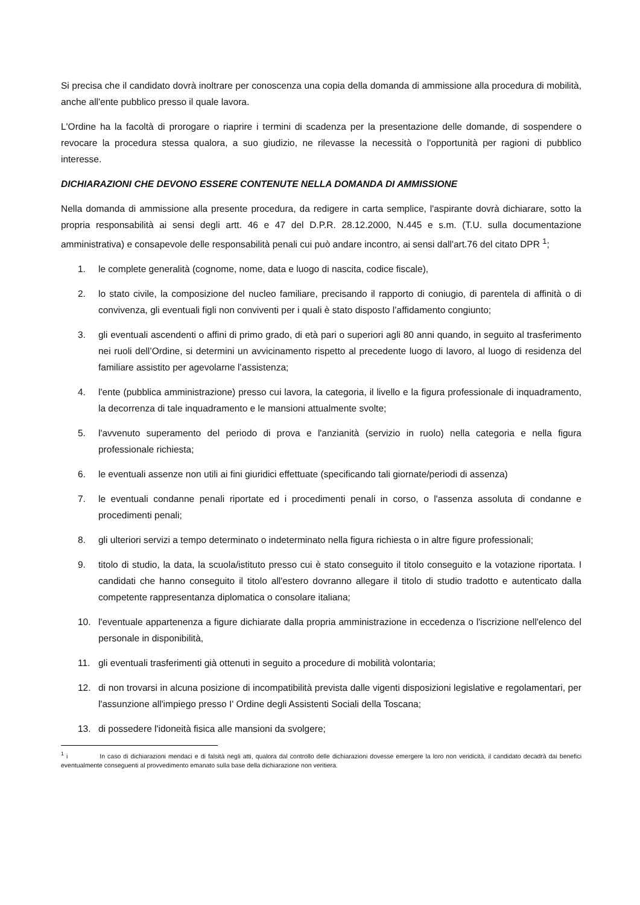Si precisa che il candidato dovrà inoltrare per conoscenza una copia della domanda di ammissione alla procedura di mobilità, anche all'ente pubblico presso il quale lavora.
L'Ordine ha la facoltà di prorogare o riaprire i termini di scadenza per la presentazione delle domande, di sospendere o revocare la procedura stessa qualora, a suo giudizio, ne rilevasse la necessità o l'opportunità per ragioni di pubblico interesse.
DICHIARAZIONI CHE DEVONO ESSERE CONTENUTE NELLA DOMANDA DI AMMISSIONE
Nella domanda di ammissione alla presente procedura, da redigere in carta semplice, l'aspirante dovrà dichiarare, sotto la propria responsabilità ai sensi degli artt. 46 e 47 del D.P.R. 28.12.2000, N.445 e s.m. (T.U. sulla documentazione amministrativa) e consapevole delle responsabilità penali cui può andare incontro, ai sensi dall'art.76 del citato DPR <sup>1</sup>;
1. le complete generalità (cognome, nome, data e luogo di nascita, codice fiscale),
2. lo stato civile, la composizione del nucleo familiare, precisando il rapporto di coniugio, di parentela di affinità o di convivenza, gli eventuali figli non conviventi per i quali è stato disposto l’affidamento congiunto;
3. gli eventuali ascendenti o affini di primo grado, di età pari o superiori agli 80 anni quando, in seguito al trasferimento nei ruoli dell’Ordine, si determini un avvicinamento rispetto al precedente luogo di lavoro, al luogo di residenza del familiare assistito per agevolarne l’assistenza;
4. l'ente (pubblica amministrazione) presso cui lavora, la categoria, il livello e la figura professionale di inquadramento, la decorrenza di tale inquadramento e le mansioni attualmente svolte;
5. l'avvenuto superamento del periodo di prova e l'anzianità (servizio in ruolo) nella categoria e nella figura professionale richiesta;
6. le eventuali assenze non utili ai fini giuridici effettuate (specificando tali giornate/periodi di assenza)
7. le eventuali condanne penali riportate ed i procedimenti penali in corso, o l'assenza assoluta di condanne e procedimenti penali;
8. gli ulteriori servizi a tempo determinato o indeterminato nella figura richiesta o in altre figure professionali;
9. titolo di studio, la data, la scuola/istituto presso cui è stato conseguito il titolo conseguito e la votazione riportata. I candidati che hanno conseguito il titolo all'estero dovranno allegare il titolo di studio tradotto e autenticato dalla competente rappresentanza diplomatica o consolare italiana;
10. l'eventuale appartenenza a figure dichiarate dalla propria amministrazione in eccedenza o l'iscrizione nell'elenco del personale in disponibilità,
11. gli eventuali trasferimenti già ottenuti in seguito a procedure di mobilità volontaria;
12. di non trovarsi in alcuna posizione di incompatibilità prevista dalle vigenti disposizioni legislative e regolamentari, per l'assunzione all'impiego presso I' Ordine degli Assistenti Sociali della Toscana;
13. di possedere l'idoneità fisica alle mansioni da svolgere;
<sup>1</sup> i In caso di dichiarazioni mendaci e di falsità negli atti, qualora dal controllo delle dichiarazioni dovesse emergere la loro non veridicità, il candidato decadrà dai benefici eventualmente conseguenti al provvedimento emanato sulla base della dichiarazione non veritiera.